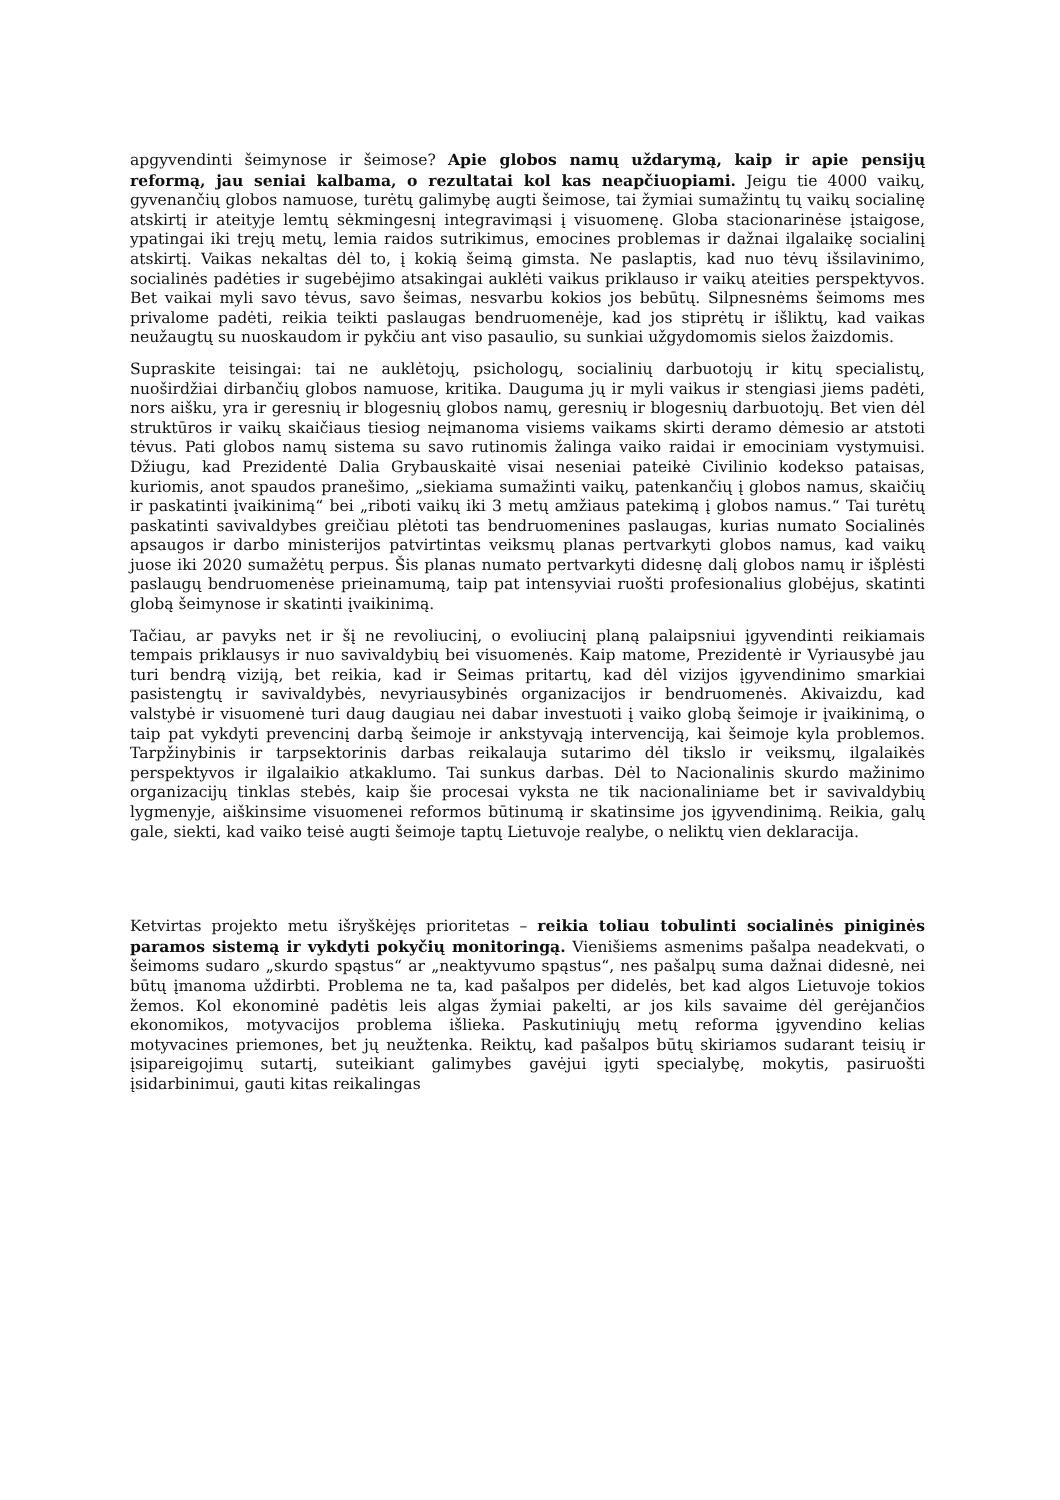apgyvendinti šeimynose ir šeimose? Apie globos namų uždarymą, kaip ir apie pensijų reformą, jau seniai kalbama, o rezultatai kol kas neapčiuopiami. Jeigu tie 4000 vaikų, gyvenančių globos namuose, turėtų galimybę augti šeimose, tai žymiai sumažintų tų vaikų socialinę atskirtį ir ateityje lemtų sėkmingesnį integravimąsi į visuomenę. Globa stacionarinėse įstaigose, ypatingai iki trejų metų, lemia raidos sutrikimus, emocines problemas ir dažnai ilgalaikę socialinį atskirtį. Vaikas nekaltas dėl to, į kokią šeimą gimsta. Ne paslaptis, kad nuo tėvų išsilavinimo, socialinės padėties ir sugebėjimo atsakingai auklėti vaikus priklauso ir vaikų ateities perspektyvos. Bet vaikai myli savo tėvus, savo šeimas, nesvarbu kokios jos bebūtų. Silpnesnėms šeimoms mes privalome padėti, reikia teikti paslaugas bendruomenėje, kad jos stiprėtų ir išliktų, kad vaikas neužaugtų su nuoskaudom ir pykčiu ant viso pasaulio, su sunkiai užgydomomis sielos žaizdomis.
Supraskite teisingai: tai ne auklėtojų, psichologų, socialinių darbuotojų ir kitų specialistų, nuoširdžiai dirbančių globos namuose, kritika. Dauguma jų ir myli vaikus ir stengiasi jiems padėti, nors aišku, yra ir geresnių ir blogesnių globos namų, geresnių ir blogesnių darbuotojų. Bet vien dėl struktūros ir vaikų skaičiaus tiesiog neįmanoma visiems vaikams skirti deramo dėmesio ar atstoti tėvus. Pati globos namų sistema su savo rutinomis žalinga vaiko raidai ir emociniam vystymuisi. Džiugu, kad Prezidentė Dalia Grybauskaitė visai neseniai pateikė Civilinio kodekso pataisas, kuriomis, anot spaudos pranešimo, „siekiama sumažinti vaikų, patenkančių į globos namus, skaičių ir paskatinti įvaikinimą“ bei „riboti vaikų iki 3 metų amžiaus patekimą į globos namus.“ Tai turėtų paskatinti savivaldybes greičiau plėtoti tas bendruomenines paslaugas, kurias numato Socialinės apsaugos ir darbo ministerijos patvirtintas veiksmų planas pertvarkyti globos namus, kad vaikų juose iki 2020 sumažėtų perpus. Šis planas numato pertvarkyti didesnę dalį globos namų ir išplėsti paslaugų bendruomenėse prieinamumą, taip pat intensyviai ruošti profesionalius globėjus, skatinti globą šeimynose ir skatinti įvaikinimą.
Tačiau, ar pavyks net ir šį ne revoliucinį, o evoliucinį planą palaipsniui įgyvendinti reikiamais tempais priklausys ir nuo savivaldybių bei visuomenės. Kaip matome, Prezidentė ir Vyriausybė jau turi bendrą viziją, bet reikia, kad ir Seimas pritartų, kad dėl vizijos įgyvendinimo smarkiai pasistengtų ir savivaldybės, nevyriausybinės organizacijos ir bendruomenės. Akivaizdu, kad valstybė ir visuomenė turi daug daugiau nei dabar investuoti į vaiko globą šeimoje ir įvaikinimą, o taip pat vykdyti prevencinį darbą šeimoje ir ankstyvąją intervenciją, kai šeimoje kyla problemos. Tarpžinybinis ir tarpsektorinis darbas reikalauja sutarimo dėl tikslo ir veiksmų, ilgalaikės perspektyvos ir ilgalaikio atkaklumo. Tai sunkus darbas. Dėl to Nacionalinis skurdo mažinimo organizacijų tinklas stebės, kaip šie procesai vyksta ne tik nacionaliniame bet ir savivaldybių lygmenyje, aiškinsime visuomenei reformos būtinumą ir skatinsime jos įgyvendinimą. Reikia, galų gale, siekti, kad vaiko teisė augti šeimoje taptų Lietuvoje realybe, o neliktų vien deklaracija.
Ketvirtas projekto metu išryškėjęs prioritetas – reikia toliau tobulinti socialinės piniginės paramos sistemą ir vykdyti pokyčių monitoringą. Vienišiems asmenims pašalpa neadekvati, o šeimoms sudaro „skurdo spąstus“ ar „neaktyvumo spąstus“, nes pašalpų suma dažnai didesnė, nei būtų įmanoma uždirbti. Problema ne ta, kad pašalpos per didelės, bet kad algos Lietuvoje tokios žemos. Kol ekonominė padėtis leis algas žymiai pakelti, ar jos kils savaime dėl gerėjančios ekonomikos, motyvacijos problema išlieka. Paskutiniųjų metų reforma įgyvendino kelias motyvacines priemones, bet jų neužtenka. Reiktų, kad pašalpos būtų skiriamos sudarant teisių ir įsipareigojimų sutartį, suteikiant galimybes gavėjui įgyti specialybę, mokytis, pasiruošti įsidarbinimui, gauti kitas reikalingas